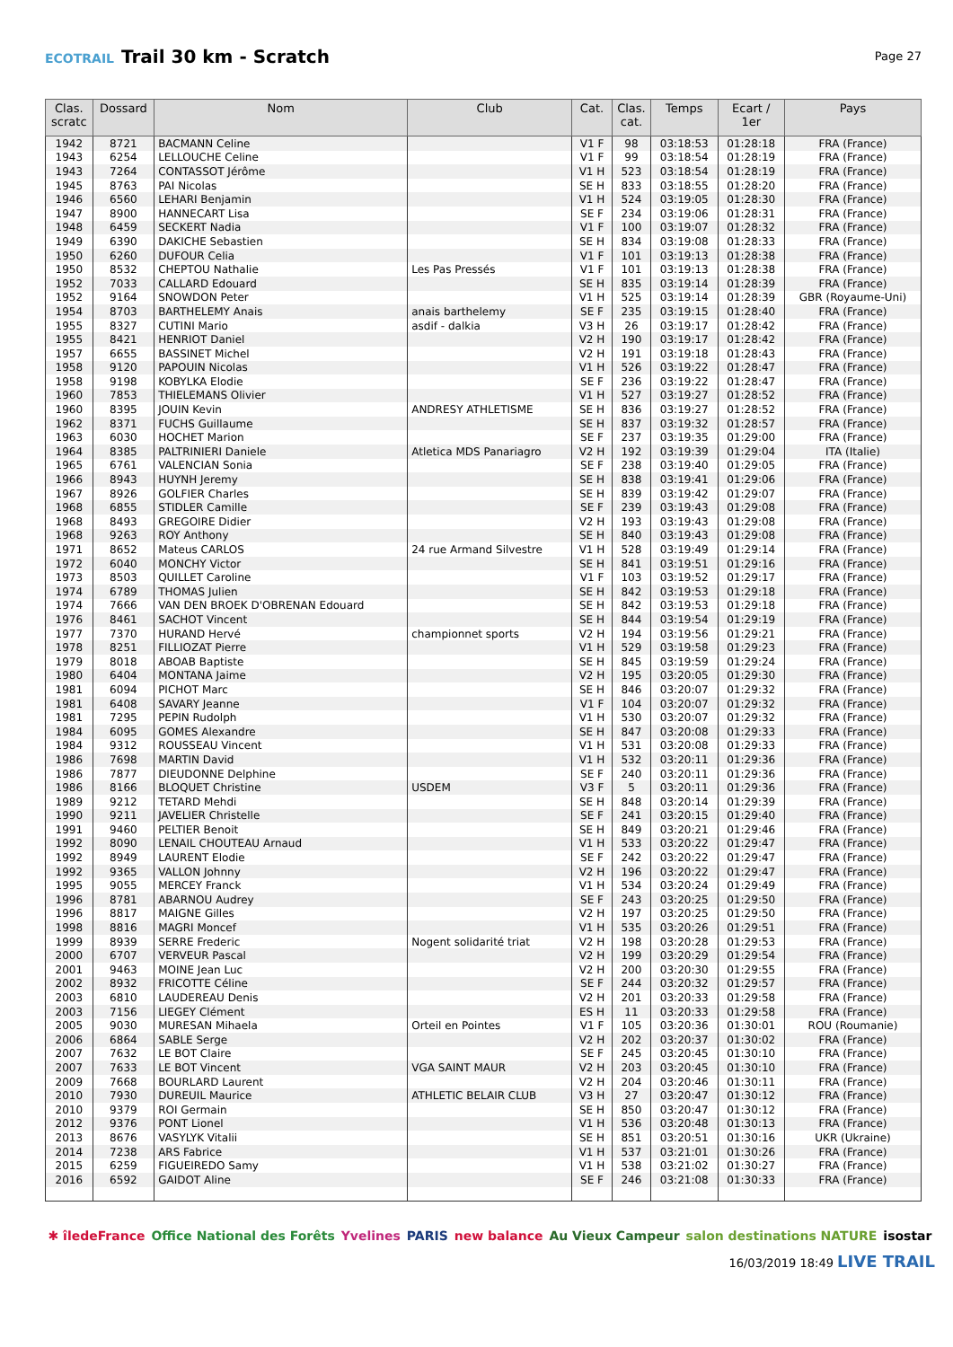ECOTRAIL Trail 30 km - Scratch
Page 27
| Clas. scratc | Dossard | Nom | Club | Cat. | Clas. cat. | Temps | Ecart / 1er | Pays |
| --- | --- | --- | --- | --- | --- | --- | --- | --- |
| 1942 | 8721 | BACMANN Celine | | V1 F | 98 | 03:18:53 | 01:28:18 | FRA (France) |
| 1943 | 6254 | LELLOUCHE Celine | | V1 F | 99 | 03:18:54 | 01:28:19 | FRA (France) |
| 1943 | 7264 | CONTASSOT Jérôme | | V1 H | 523 | 03:18:54 | 01:28:19 | FRA (France) |
| 1945 | 8763 | PAI Nicolas | | SE H | 833 | 03:18:55 | 01:28:20 | FRA (France) |
| 1946 | 6560 | LEHARI Benjamin | | V1 H | 524 | 03:19:05 | 01:28:30 | FRA (France) |
| 1947 | 8900 | HANNECART Lisa | | SE F | 234 | 03:19:06 | 01:28:31 | FRA (France) |
| 1948 | 6459 | SECKERT Nadia | | V1 F | 100 | 03:19:07 | 01:28:32 | FRA (France) |
| 1949 | 6390 | DAKICHE Sebastien | | SE H | 834 | 03:19:08 | 01:28:33 | FRA (France) |
| 1950 | 6260 | DUFOUR Celia | | V1 F | 101 | 03:19:13 | 01:28:38 | FRA (France) |
| 1950 | 8532 | CHEPTOU Nathalie | Les Pas Pressés | V1 F | 101 | 03:19:13 | 01:28:38 | FRA (France) |
| 1952 | 7033 | CALLARD Edouard | | SE H | 835 | 03:19:14 | 01:28:39 | FRA (France) |
| 1952 | 9164 | SNOWDON Peter | | V1 H | 525 | 03:19:14 | 01:28:39 | GBR (Royaume-Uni) |
| 1954 | 8703 | BARTHELEMY Anais | anais barthelemy | SE F | 235 | 03:19:15 | 01:28:40 | FRA (France) |
| 1955 | 8327 | CUTINI Mario | asdif - dalkia | V3 H | 26 | 03:19:17 | 01:28:42 | FRA (France) |
| 1955 | 8421 | HENRIOT Daniel | | V2 H | 190 | 03:19:17 | 01:28:42 | FRA (France) |
| 1957 | 6655 | BASSINET Michel | | V2 H | 191 | 03:19:18 | 01:28:43 | FRA (France) |
| 1958 | 9120 | PAPOUIN Nicolas | | V1 H | 526 | 03:19:22 | 01:28:47 | FRA (France) |
| 1958 | 9198 | KOBYLKA Elodie | | SE F | 236 | 03:19:22 | 01:28:47 | FRA (France) |
| 1960 | 7853 | THIELEMANS Olivier | | V1 H | 527 | 03:19:27 | 01:28:52 | FRA (France) |
| 1960 | 8395 | JOUIN Kevin | ANDRESY ATHLETISME | SE H | 836 | 03:19:27 | 01:28:52 | FRA (France) |
| 1962 | 8371 | FUCHS Guillaume | | SE H | 837 | 03:19:32 | 01:28:57 | FRA (France) |
| 1963 | 6030 | HOCHET Marion | | SE F | 237 | 03:19:35 | 01:29:00 | FRA (France) |
| 1964 | 8385 | PALTRINIERI Daniele | Atletica MDS Panariagro | V2 H | 192 | 03:19:39 | 01:29:04 | ITA (Italie) |
| 1965 | 6761 | VALENCIAN Sonia | | SE F | 238 | 03:19:40 | 01:29:05 | FRA (France) |
| 1966 | 8943 | HUYNH Jeremy | | SE H | 838 | 03:19:41 | 01:29:06 | FRA (France) |
| 1967 | 8926 | GOLFIER Charles | | SE H | 839 | 03:19:42 | 01:29:07 | FRA (France) |
| 1968 | 6855 | STIDLER Camille | | SE F | 239 | 03:19:43 | 01:29:08 | FRA (France) |
| 1968 | 8493 | GREGOIRE Didier | | V2 H | 193 | 03:19:43 | 01:29:08 | FRA (France) |
| 1968 | 9263 | ROY Anthony | | SE H | 840 | 03:19:43 | 01:29:08 | FRA (France) |
| 1971 | 8652 | Mateus CARLOS | 24 rue Armand Silvestre | V1 H | 528 | 03:19:49 | 01:29:14 | FRA (France) |
| 1972 | 6040 | MONCHY Victor | | SE H | 841 | 03:19:51 | 01:29:16 | FRA (France) |
| 1973 | 8503 | QUILLET Caroline | | V1 F | 103 | 03:19:52 | 01:29:17 | FRA (France) |
| 1974 | 6789 | THOMAS Julien | | SE H | 842 | 03:19:53 | 01:29:18 | FRA (France) |
| 1974 | 7666 | VAN DEN BROEK D'OBRENAN Edouard | | SE H | 842 | 03:19:53 | 01:29:18 | FRA (France) |
| 1976 | 8461 | SACHOT Vincent | | SE H | 844 | 03:19:54 | 01:29:19 | FRA (France) |
| 1977 | 7370 | HURAND Hervé | championnet sports | V2 H | 194 | 03:19:56 | 01:29:21 | FRA (France) |
| 1978 | 8251 | FILLIOZAT Pierre | | V1 H | 529 | 03:19:58 | 01:29:23 | FRA (France) |
| 1979 | 8018 | ABOAB Baptiste | | SE H | 845 | 03:19:59 | 01:29:24 | FRA (France) |
| 1980 | 6404 | MONTANA Jaime | | V2 H | 195 | 03:20:05 | 01:29:30 | FRA (France) |
| 1981 | 6094 | PICHOT Marc | | SE H | 846 | 03:20:07 | 01:29:32 | FRA (France) |
| 1981 | 6408 | SAVARY Jeanne | | V1 F | 104 | 03:20:07 | 01:29:32 | FRA (France) |
| 1981 | 7295 | PEPIN Rudolph | | V1 H | 530 | 03:20:07 | 01:29:32 | FRA (France) |
| 1984 | 6095 | GOMES Alexandre | | SE H | 847 | 03:20:08 | 01:29:33 | FRA (France) |
| 1984 | 9312 | ROUSSEAU Vincent | | V1 H | 531 | 03:20:08 | 01:29:33 | FRA (France) |
| 1986 | 7698 | MARTIN David | | V1 H | 532 | 03:20:11 | 01:29:36 | FRA (France) |
| 1986 | 7877 | DIEUDONNE Delphine | | SE F | 240 | 03:20:11 | 01:29:36 | FRA (France) |
| 1986 | 8166 | BLOQUET Christine | USDEM | V3 F | 5 | 03:20:11 | 01:29:36 | FRA (France) |
| 1989 | 9212 | TETARD Mehdi | | SE H | 848 | 03:20:14 | 01:29:39 | FRA (France) |
| 1990 | 9211 | JAVELIER Christelle | | SE F | 241 | 03:20:15 | 01:29:40 | FRA (France) |
| 1991 | 9460 | PELTIER Benoit | | SE H | 849 | 03:20:21 | 01:29:46 | FRA (France) |
| 1992 | 8090 | LENAIL CHOUTEAU Arnaud | | V1 H | 533 | 03:20:22 | 01:29:47 | FRA (France) |
| 1992 | 8949 | LAURENT Elodie | | SE F | 242 | 03:20:22 | 01:29:47 | FRA (France) |
| 1992 | 9365 | VALLON Johnny | | V2 H | 196 | 03:20:22 | 01:29:47 | FRA (France) |
| 1995 | 9055 | MERCEY Franck | | V1 H | 534 | 03:20:24 | 01:29:49 | FRA (France) |
| 1996 | 8781 | ABARNOU Audrey | | SE F | 243 | 03:20:25 | 01:29:50 | FRA (France) |
| 1996 | 8817 | MAIGNE Gilles | | V2 H | 197 | 03:20:25 | 01:29:50 | FRA (France) |
| 1998 | 8816 | MAGRI Moncef | | V1 H | 535 | 03:20:26 | 01:29:51 | FRA (France) |
| 1999 | 8939 | SERRE Frederic | Nogent solidarité triat | V2 H | 198 | 03:20:28 | 01:29:53 | FRA (France) |
| 2000 | 6707 | VERVEUR Pascal | | V2 H | 199 | 03:20:29 | 01:29:54 | FRA (France) |
| 2001 | 9463 | MOINE Jean Luc | | V2 H | 200 | 03:20:30 | 01:29:55 | FRA (France) |
| 2002 | 8932 | FRICOTTE Céline | | SE F | 244 | 03:20:32 | 01:29:57 | FRA (France) |
| 2003 | 6810 | LAUDEREAU Denis | | V2 H | 201 | 03:20:33 | 01:29:58 | FRA (France) |
| 2003 | 7156 | LIEGEY Clément | | ES H | 11 | 03:20:33 | 01:29:58 | FRA (France) |
| 2005 | 9030 | MURESAN Mihaela | Orteil en Pointes | V1 F | 105 | 03:20:36 | 01:30:01 | ROU (Roumanie) |
| 2006 | 6864 | SABLE Serge | | V2 H | 202 | 03:20:37 | 01:30:02 | FRA (France) |
| 2007 | 7632 | LE BOT Claire | | SE F | 245 | 03:20:45 | 01:30:10 | FRA (France) |
| 2007 | 7633 | LE BOT Vincent | VGA SAINT MAUR | V2 H | 203 | 03:20:45 | 01:30:10 | FRA (France) |
| 2009 | 7668 | BOURLARD Laurent | | V2 H | 204 | 03:20:46 | 01:30:11 | FRA (France) |
| 2010 | 7930 | DUREUIL Maurice | ATHLETIC BELAIR CLUB | V3 H | 27 | 03:20:47 | 01:30:12 | FRA (France) |
| 2010 | 9379 | ROI Germain | | SE H | 850 | 03:20:47 | 01:30:12 | FRA (France) |
| 2012 | 9376 | PONT Lionel | | V1 H | 536 | 03:20:48 | 01:30:13 | FRA (France) |
| 2013 | 8676 | VASYLYK Vitalii | | SE H | 851 | 03:20:51 | 01:30:16 | UKR (Ukraine) |
| 2014 | 7238 | ARS Fabrice | | V1 H | 537 | 03:21:01 | 01:30:26 | FRA (France) |
| 2015 | 6259 | FIGUEIREDO Samy | | V1 H | 538 | 03:21:02 | 01:30:27 | FRA (France) |
| 2016 | 6592 | GAIDOT Aline | | SE F | 246 | 03:21:08 | 01:30:33 | FRA (France) |
✱ îledeFrance Office National des Forêts Yvelines PARIS new balance Au Vieux Campeur salon destinations NATURE isostar
16/03/2019 18:49 LIVE TRAIL